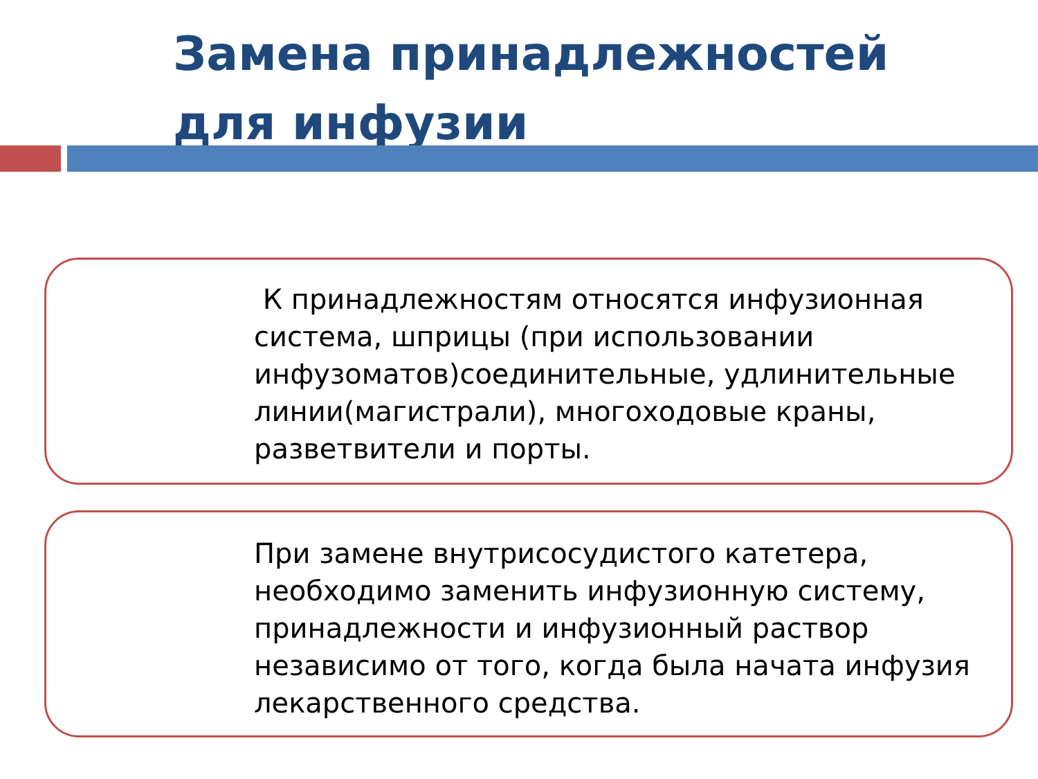Замена принадлежностей для инфузии
К принадлежностям относятся инфузионная система, шприцы (при использовании инфузоматов)соединительные, удлинительные линии(магистрали), многоходовые краны, разветвители и порты.
При замене внутрисосудистого катетера, необходимо заменить инфузионную систему, принадлежности и инфузионный раствор независимо от того, когда была начата инфузия лекарственного средства.